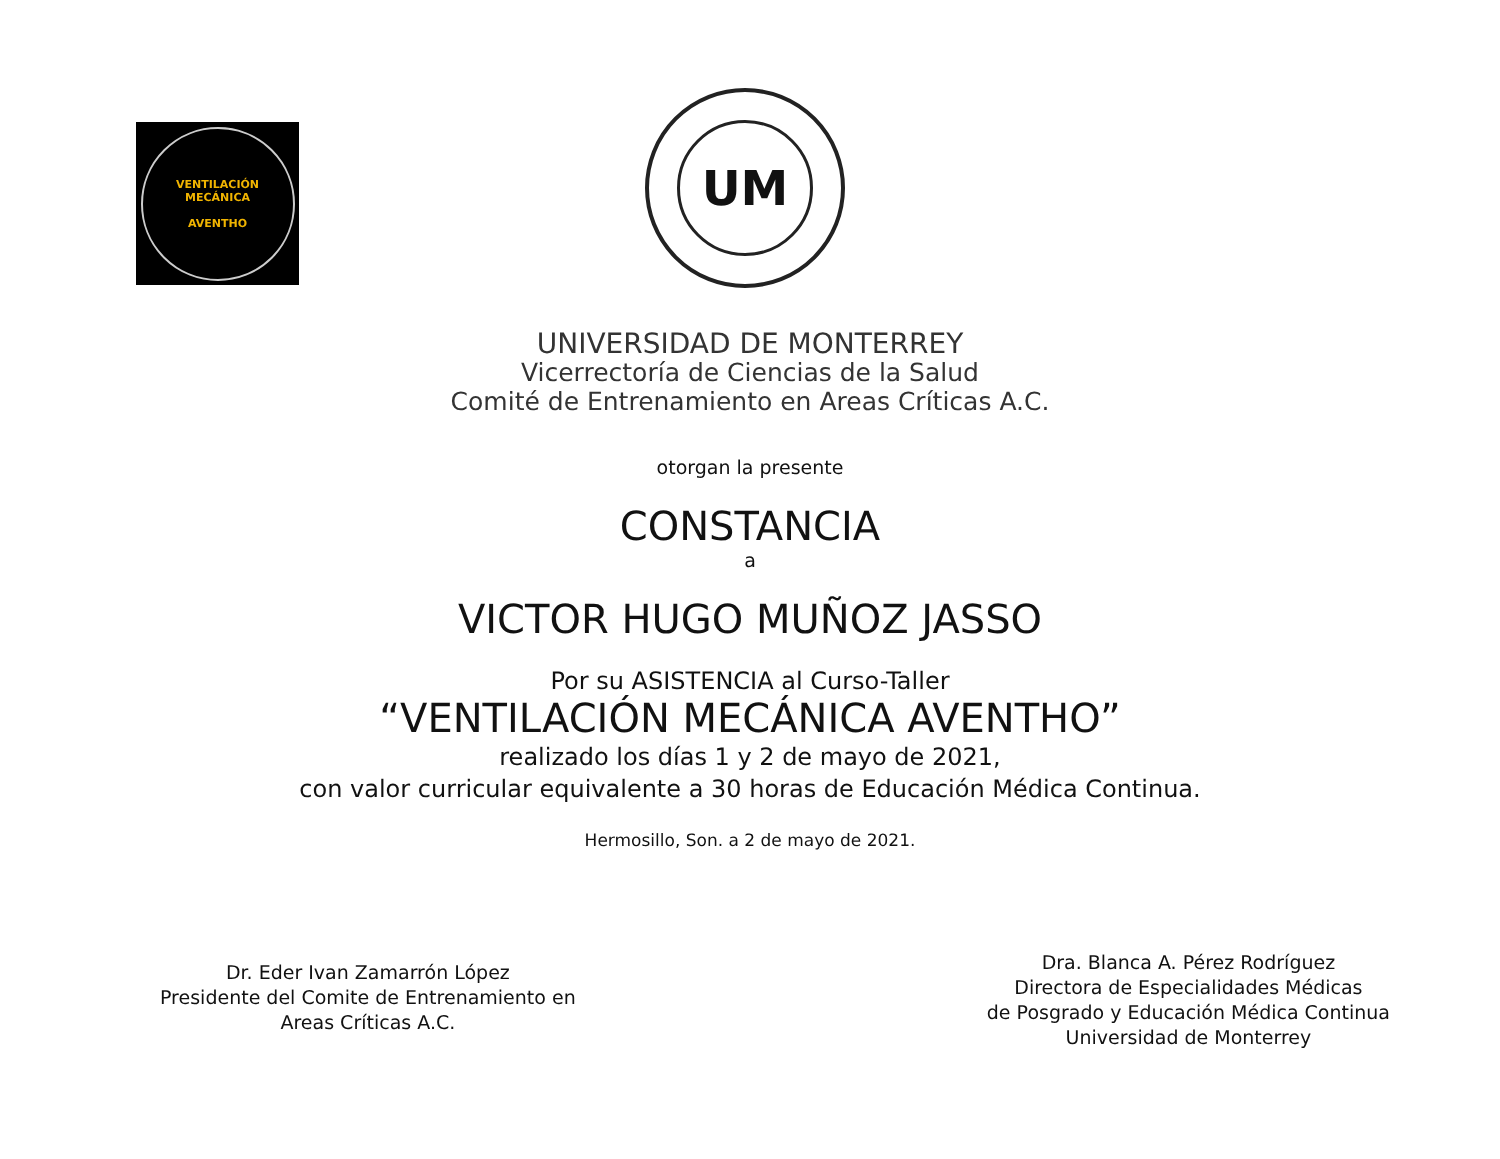VENTILACIÓN MECÁNICA
AVENTHO
UM
UNIVERSIDAD DE MONTERREY
Vicerrectoría de Ciencias de la Salud
Comité de Entrenamiento en Areas Críticas A.C.
otorgan la presente
CONSTANCIA
a
VICTOR HUGO MUÑOZ JASSO
Por su ASISTENCIA al Curso-Taller
“VENTILACIÓN MECÁNICA AVENTHO”
realizado los días 1 y 2 de mayo de 2021,
con valor curricular equivalente a 30 horas de Educación Médica Continua.
Hermosillo, Son. a 2 de mayo de 2021.
Dr. Eder Ivan Zamarrón López
Presidente del Comite de Entrenamiento en
Areas Críticas A.C.
Dra. Blanca A. Pérez Rodríguez
Directora de Especialidades Médicas
de Posgrado y Educación Médica Continua
Universidad de Monterrey